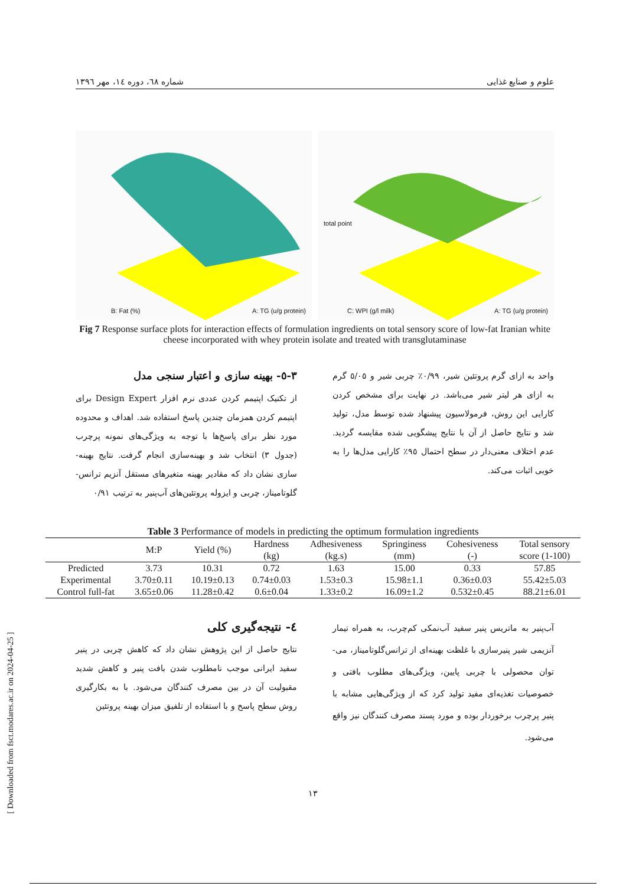علوم و صنایع غذایی شماره ٦٨، دوره ١٤، مهر ١٣٩٦
B: Fat (%) A: TG (u/g protein)
total point
C: WPI (g/l milk) A: TG (u/g protein)
Fig 7 Response surface plots for interaction effects of formulation ingredients on total sensory score of low-fat Iranian white cheese incorporated with whey protein isolate and treated with transglutaminase
٣-٥- بهینه سازی و اعتبار سنجی مدل
از تکنیک اپتیمم کردن عددی نرم افزار Design Expert برای اپتیمم کردن همزمان چندین پاسخ استفاده شد. اهداف و محدوده مورد نظر برای پاسخ‌ها با توجه به ویژگی‌های نمونه پرچرب (جدول ٣) انتخاب شد و بهینه‌سازی انجام گرفت. نتایج بهینه-سازی نشان داد که مقادیر بهینه متغیرهای مستقل آنزیم ترانس-گلوتامیناز، چربی و ایزوله پروتئین‌های آب‌پنیر به ترتیب ٠/٩١
واحد به ازای گرم پروتئین شیر، ٠/٩٩٪ چربی شیر و ٥/٠٥ گرم به ازای هر لیتر شیر می‌باشد. در نهایت برای مشخص کردن کارایی این روش، فرمولاسیون پیشنهاد شده توسط مدل، تولید شد و نتایج حاصل از آن با نتایج پیشگویی شده مقایسه گردید. عدم اختلاف معنی‌دار در سطح احتمال ٩٥٪ کارایی مدل‌ها را به خوبی اثبات می‌کند.
Table 3 Performance of models in predicting the optimum formulation ingredients
| | M:P | Yield (%) | Hardness (kg) | Adhesiveness (kg.s) | Springiness (mm) | Cohesiveness (-) | Total sensory score (1-100) |
| --- | --- | --- | --- | --- | --- | --- | --- |
| Predicted | 3.73 | 10.31 | 0.72 | 1.63 | 15.00 | 0.33 | 57.85 |
| Experimental | 3.70±0.11 | 10.19±0.13 | 0.74±0.03 | 1.53±0.3 | 15.98±1.1 | 0.36±0.03 | 55.42±5.03 |
| Control full-fat | 3.65±0.06 | 11.28±0.42 | 0.6±0.04 | 1.33±0.2 | 16.09±1.2 | 0.532±0.45 | 88.21±6.01 |
٤- نتیجه‌گیری کلی
نتایج حاصل از این پژوهش نشان داد که کاهش چربی در پنیر سفید ایرانی موجب نامطلوب شدن بافت پنیر و کاهش شدید مقبولیت آن در بین مصرف کنندگان می‌شود. با به بکارگیری روش سطح پاسخ و با استفاده از تلفیق میزان بهینه پروتئین
آب‌پنیر به ماتریس پنیر سفید آب‌نمکی کم‌چرب، به همراه تیمار آنزیمی شیر پنیرسازی با غلظت بهینه‌ای از ترانس‌گلوتامیناز، می-توان محصولی با چربی پایین، ویژگی‌های مطلوب بافتی و خصوصیات تغذیه‌ای مفید تولید کرد که از ویژگی‌هایی مشابه با پنیر پرچرب برخوردار بوده و مورد پسند مصرف کنندگان نیز واقع می‌شود.
[ Downloaded from fsct.modares.ac.ir on 2024-04-25 ]
١٣